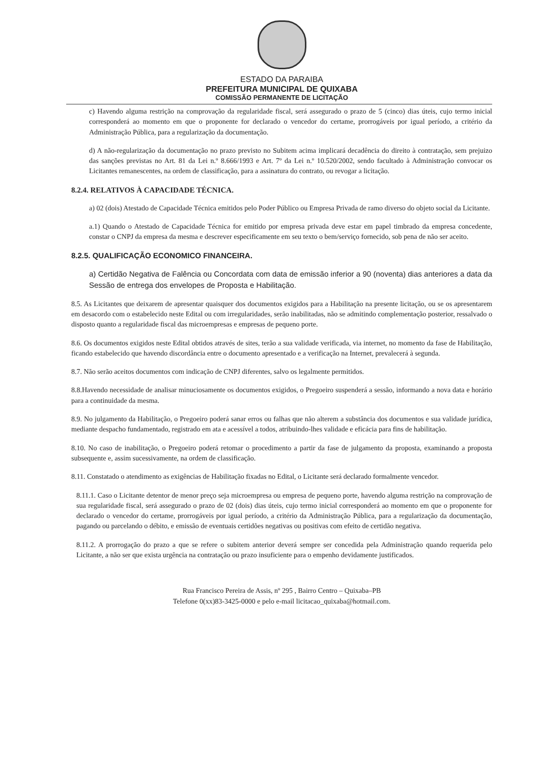ESTADO DA PARAIBA
PREFEITURA MUNICIPAL DE QUIXABA
COMISSÃO PERMANENTE DE LICITAÇÃO
c) Havendo alguma restrição na comprovação da regularidade fiscal, será assegurado o prazo de 5 (cinco) dias úteis, cujo termo inicial corresponderá ao momento em que o proponente for declarado o vencedor do certame, prorrogáveis por igual período, a critério da Administração Pública, para a regularização da documentação.
d) A não-regularização da documentação no prazo previsto no Subitem acima implicará decadência do direito à contratação, sem prejuizo das sanções previstas no Art. 81 da Lei n.º 8.666/1993 e Art. 7º da Lei n.º 10.520/2002, sendo facultado à Administração convocar os Licitantes remanescentes, na ordem de classificação, para a assinatura do contrato, ou revogar a licitação.
8.2.4. RELATIVOS À CAPACIDADE TÉCNICA.
a) 02 (dois) Atestado de Capacidade Técnica emitidos pelo Poder Público ou Empresa Privada de ramo diverso do objeto social da Licitante.
a.1) Quando o Atestado de Capacidade Técnica for emitido por empresa privada deve estar em papel timbrado da empresa concedente, constar o CNPJ da empresa da mesma e descrever especificamente em seu texto o bem/serviço fornecido, sob pena de não ser aceito.
8.2.5. QUALIFICAÇÃO ECONOMICO FINANCEIRA.
a) Certidão Negativa de Falência ou Concordata com data de emissão inferior a 90 (noventa) dias anteriores a data da Sessão de entrega dos envelopes de Proposta e Habilitação.
8.5. As Licitantes que deixarem de apresentar quaisquer dos documentos exigidos para a Habilitação na presente licitação, ou se os apresentarem em desacordo com o estabelecido neste Edital ou com irregularidades, serão inabilitadas, não se admitindo complementação posterior, ressalvado o disposto quanto a regularidade fiscal das microempresas e empresas de pequeno porte.
8.6. Os documentos exigidos neste Edital obtidos através de sites, terão a sua validade verificada, via internet, no momento da fase de Habilitação, ficando estabelecido que havendo discordância entre o documento apresentado e a verificação na Internet, prevalecerá à segunda.
8.7. Não serão aceitos documentos com indicação de CNPJ diferentes, salvo os legalmente permitidos.
8.8.Havendo necessidade de analisar minuciosamente os documentos exigidos, o Pregoeiro suspenderá a sessão, informando a nova data e horário para a continuidade da mesma.
8.9. No julgamento da Habilitação, o Pregoeiro poderá sanar erros ou falhas que não alterem a substância dos documentos e sua validade jurídica, mediante despacho fundamentado, registrado em ata e acessível a todos, atribuindo-lhes validade e eficácia para fins de habilitação.
8.10. No caso de inabilitação, o Pregoeiro poderá retomar o procedimento a partir da fase de julgamento da proposta, examinando a proposta subsequente e, assim sucessivamente, na ordem de classificação.
8.11. Constatado o atendimento as exigências de Habilitação fixadas no Edital, o Licitante será declarado formalmente vencedor.
8.11.1. Caso o Licitante detentor de menor preço seja microempresa ou empresa de pequeno porte, havendo alguma restrição na comprovação de sua regularidade fiscal, será assegurado o prazo de 02 (dois) dias úteis, cujo termo inicial corresponderá ao momento em que o proponente for declarado o vencedor do certame, prorrogáveis por igual período, a critério da Administração Pública, para a regularização da documentação, pagando ou parcelando o débito, e emissão de eventuais certidões negativas ou positivas com efeito de certidão negativa.
8.11.2. A prorrogação do prazo a que se refere o subitem anterior deverá sempre ser concedida pela Administração quando requerida pelo Licitante, a não ser que exista urgência na contratação ou prazo insuficiente para o empenho devidamente justificados.
Rua Francisco Pereira de Assis, nº 295 , Bairro Centro – Quixaba–PB
Telefone 0(xx)83-3425-0000 e pelo e-mail licitacao_quixaba@hotmail.com.